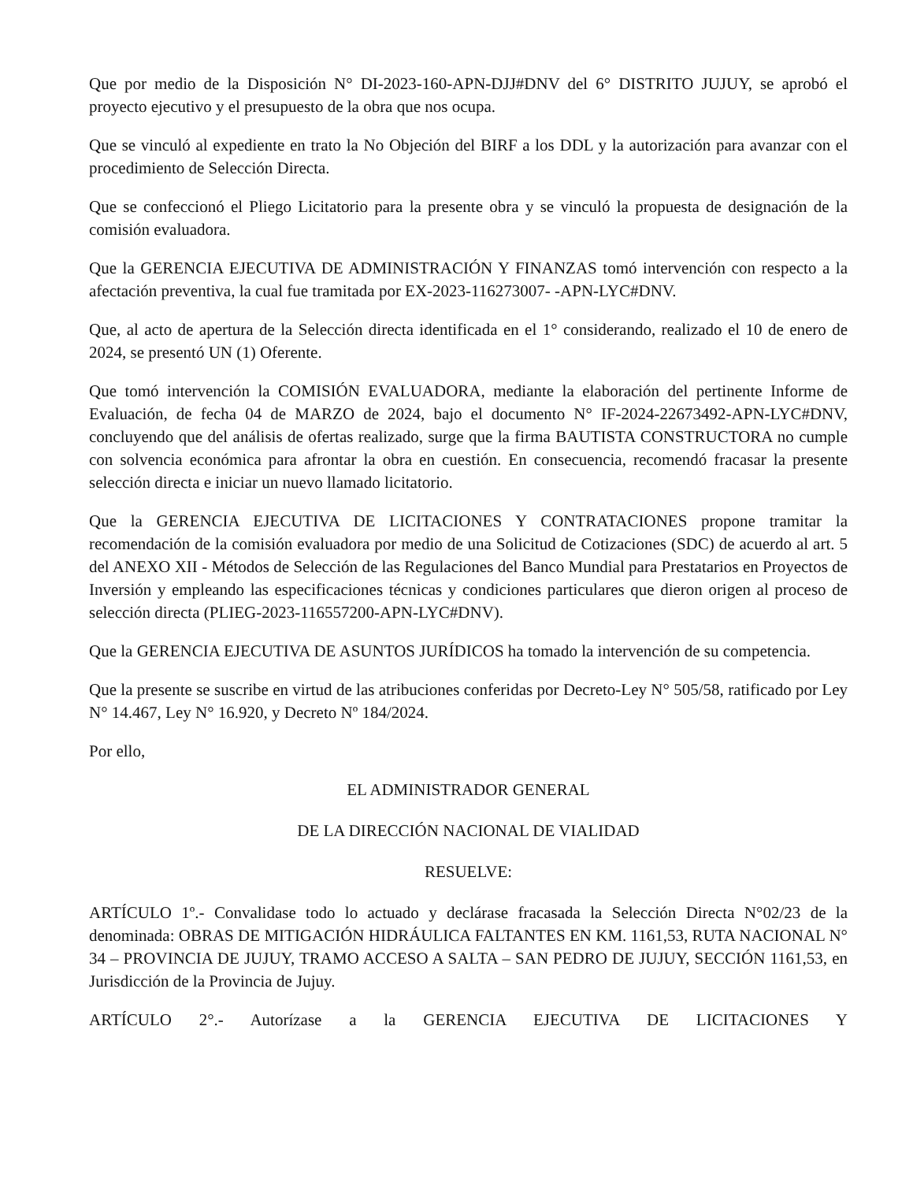Que por medio de la Disposición N° DI-2023-160-APN-DJJ#DNV del 6° DISTRITO JUJUY, se aprobó el proyecto ejecutivo y el presupuesto de la obra que nos ocupa.
Que se vinculó al expediente en trato la No Objeción del BIRF a los DDL y la autorización para avanzar con el procedimiento de Selección Directa.
Que se confeccionó el Pliego Licitatorio para la presente obra y se vinculó la propuesta de designación de la comisión evaluadora.
Que la GERENCIA EJECUTIVA DE ADMINISTRACIÓN Y FINANZAS tomó intervención con respecto a la afectación preventiva, la cual fue tramitada por EX-2023-116273007- -APN-LYC#DNV.
Que, al acto de apertura de la Selección directa identificada en el 1° considerando, realizado el 10 de enero de 2024, se presentó UN (1) Oferente.
Que tomó intervención la COMISIÓN EVALUADORA, mediante la elaboración del pertinente Informe de Evaluación, de fecha 04 de MARZO de 2024, bajo el documento N° IF-2024-22673492-APN-LYC#DNV, concluyendo que del análisis de ofertas realizado, surge que la firma BAUTISTA CONSTRUCTORA no cumple con solvencia económica para afrontar la obra en cuestión. En consecuencia, recomendó fracasar la presente selección directa e iniciar un nuevo llamado licitatorio.
Que la GERENCIA EJECUTIVA DE LICITACIONES Y CONTRATACIONES propone tramitar la recomendación de la comisión evaluadora por medio de una Solicitud de Cotizaciones (SDC) de acuerdo al art. 5 del ANEXO XII - Métodos de Selección de las Regulaciones del Banco Mundial para Prestatarios en Proyectos de Inversión y empleando las especificaciones técnicas y condiciones particulares que dieron origen al proceso de selección directa (PLIEG-2023-116557200-APN-LYC#DNV).
Que la GERENCIA EJECUTIVA DE ASUNTOS JURÍDICOS ha tomado la intervención de su competencia.
Que la presente se suscribe en virtud de las atribuciones conferidas por Decreto-Ley N° 505/58, ratificado por Ley N° 14.467, Ley N° 16.920, y Decreto Nº 184/2024.
Por ello,
EL ADMINISTRADOR GENERAL
DE LA DIRECCIÓN NACIONAL DE VIALIDAD
RESUELVE:
ARTÍCULO 1º.- Convalidase todo lo actuado y declárase fracasada la Selección Directa N°02/23 de la denominada: OBRAS DE MITIGACIÓN HIDRÁULICA FALTANTES EN KM. 1161,53, RUTA NACIONAL N° 34 – PROVINCIA DE JUJUY, TRAMO ACCESO A SALTA – SAN PEDRO DE JUJUY, SECCIÓN 1161,53, en Jurisdicción de la Provincia de Jujuy.
ARTÍCULO 2°.- Autorízase a la GERENCIA EJECUTIVA DE LICITACIONES Y